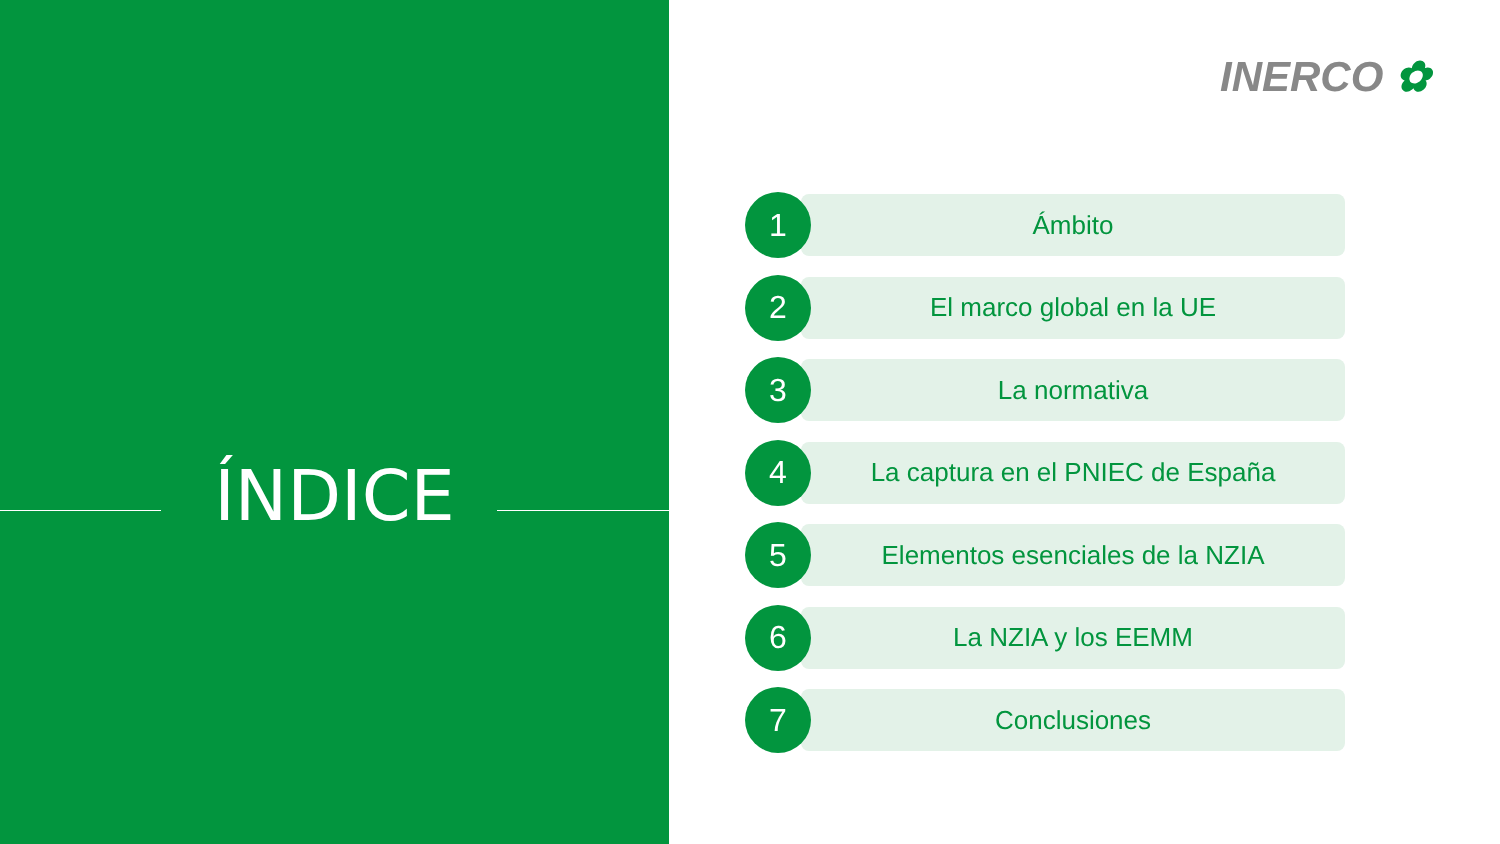ÍNDICE
INERCO ✿
1
Ámbito
2
El marco global en la UE
3
La normativa
4
La captura en el PNIEC de España
5
Elementos esenciales de la NZIA
6
La NZIA y los EEMM
7
Conclusiones